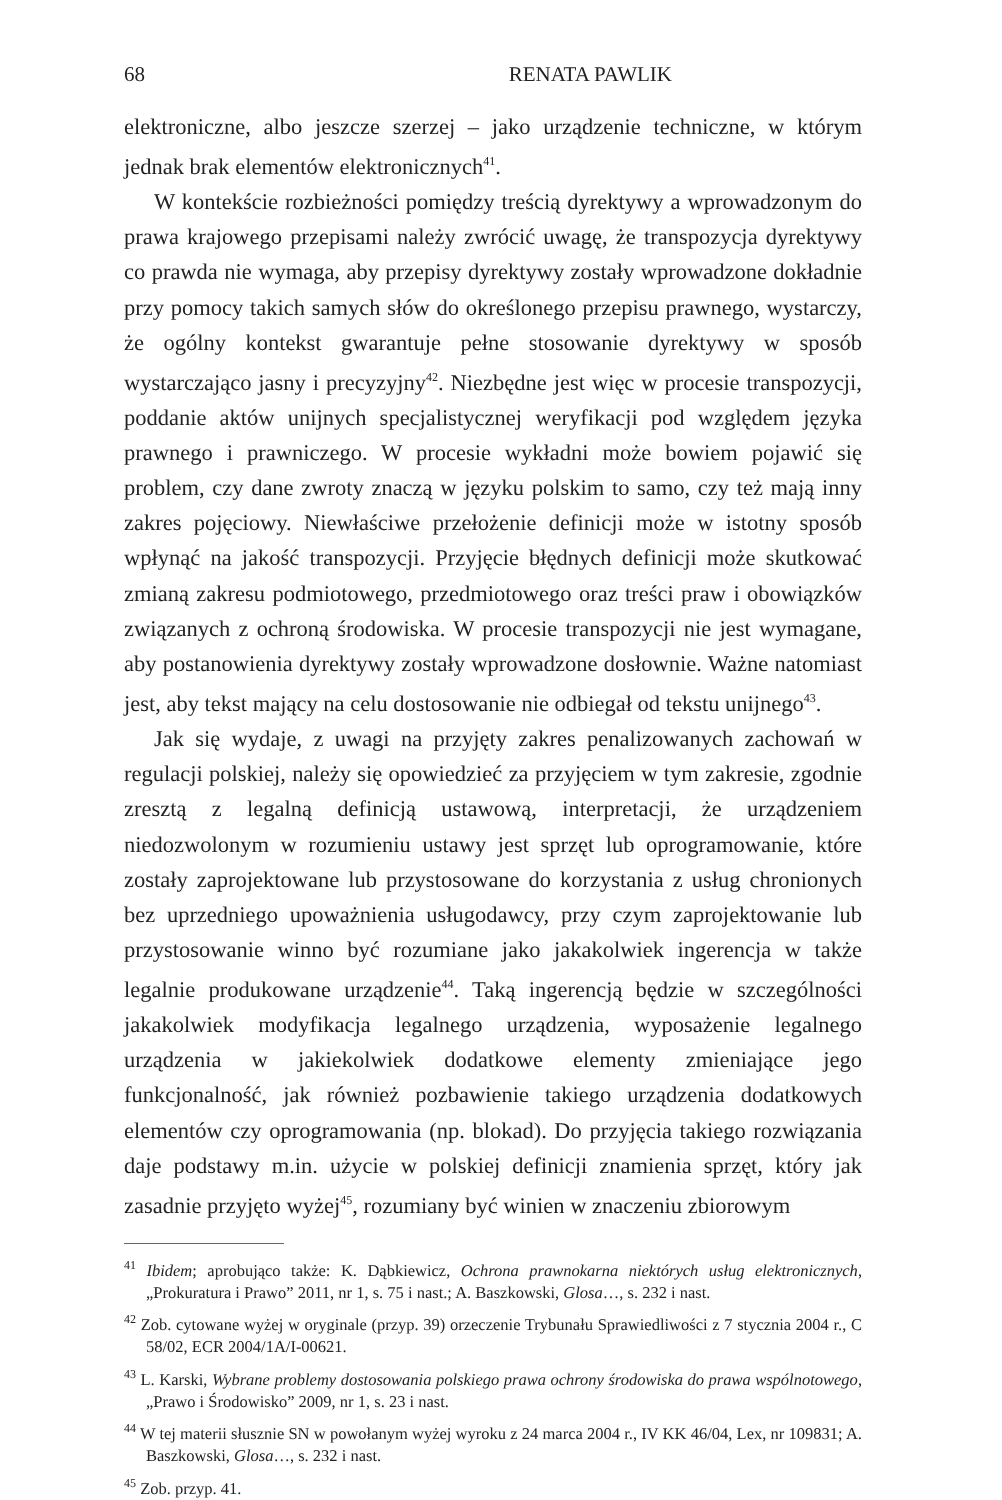68 RENATA PAWLIK
elektroniczne, albo jeszcze szerzej – jako urządzenie techniczne, w którym jednak brak elementów elektronicznych<sup>41</sup>.
W kontekście rozbieżności pomiędzy treścią dyrektywy a wprowadzonym do prawa krajowego przepisami należy zwrócić uwagę, że transpozycja dyrektywy co prawda nie wymaga, aby przepisy dyrektywy zostały wprowadzone dokładnie przy pomocy takich samych słów do określonego przepisu prawnego, wystarczy, że ogólny kontekst gwarantuje pełne stosowanie dyrektywy w sposób wystarczająco jasny i precyzyjny<sup>42</sup>. Niezbędne jest więc w procesie transpozycji, poddanie aktów unijnych specjalistycznej weryfikacji pod względem języka prawnego i prawniczego. W procesie wykładni może bowiem pojawić się problem, czy dane zwroty znaczą w języku polskim to samo, czy też mają inny zakres pojęciowy. Niewłaściwe przełożenie definicji może w istotny sposób wpłynąć na jakość transpozycji. Przyjęcie błędnych definicji może skutkować zmianą zakresu podmiotowego, przedmiotowego oraz treści praw i obowiązków związanych z ochroną środowiska. W procesie transpozycji nie jest wymagane, aby postanowienia dyrektywy zostały wprowadzone dosłownie. Ważne natomiast jest, aby tekst mający na celu dostosowanie nie odbiegał od tekstu unijnego<sup>43</sup>.
Jak się wydaje, z uwagi na przyjęty zakres penalizowanych zachowań w regulacji polskiej, należy się opowiedzieć za przyjęciem w tym zakresie, zgodnie zresztą z legalną definicją ustawową, interpretacji, że urządzeniem niedozwolonym w rozumieniu ustawy jest sprzęt lub oprogramowanie, które zostały zaprojektowane lub przystosowane do korzystania z usług chronionych bez uprzedniego upoważnienia usługodawcy, przy czym zaprojektowanie lub przystosowanie winno być rozumiane jako jakakolwiek ingerencja w także legalnie produkowane urządzenie<sup>44</sup>. Taką ingerencją będzie w szczególności jakakolwiek modyfikacja legalnego urządzenia, wyposażenie legalnego urządzenia w jakiekolwiek dodatkowe elementy zmieniające jego funkcjonalność, jak również pozbawienie takiego urządzenia dodatkowych elementów czy oprogramowania (np. blokad). Do przyjęcia takiego rozwiązania daje podstawy m.in. użycie w polskiej definicji znamienia sprzęt, który jak zasadnie przyjęto wyżej<sup>45</sup>, rozumiany być winien w znaczeniu zbiorowym
<sup>41</sup> Ibidem; aprobująco także: K. Dąbkiewicz, Ochrona prawnokarna niektórych usług elektronicznych, „Prokuratura i Prawo” 2011, nr 1, s. 75 i nast.; A. Baszkowski, Glosa…, s. 232 i nast.
<sup>42</sup> Zob. cytowane wyżej w oryginale (przyp. 39) orzeczenie Trybunału Sprawiedliwości z 7 stycznia 2004 r., C 58/02, ECR 2004/1A/I-00621.
<sup>43</sup> L. Karski, Wybrane problemy dostosowania polskiego prawa ochrony środowiska do prawa wspólnotowego, „Prawo i Środowisko” 2009, nr 1, s. 23 i nast.
<sup>44</sup> W tej materii słusznie SN w powołanym wyżej wyroku z 24 marca 2004 r., IV KK 46/04, Lex, nr 109831; A. Baszkowski, Glosa…, s. 232 i nast.
<sup>45</sup> Zob. przyp. 41.